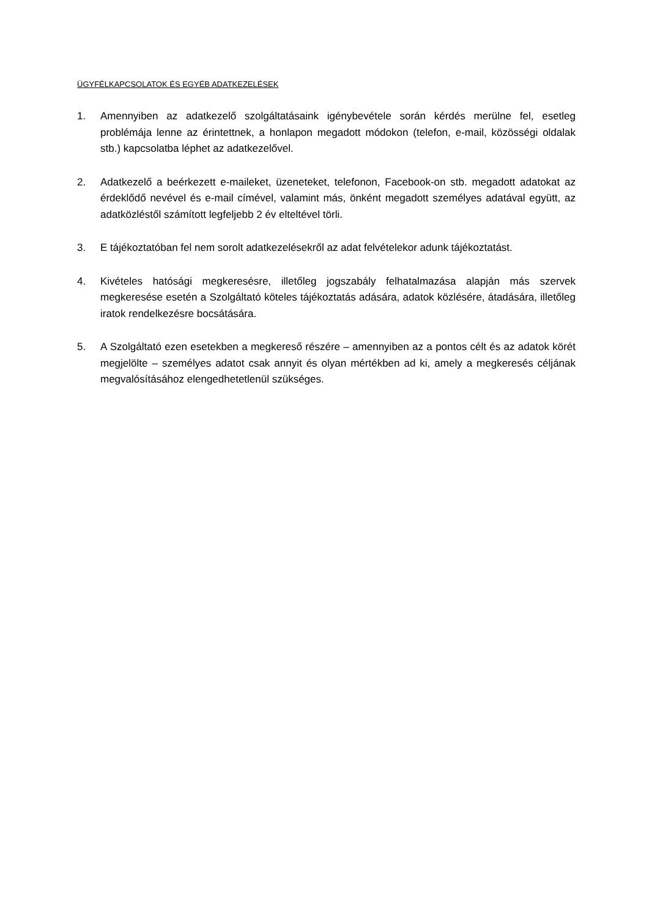ÜGYFÉLKAPCSOLATOK ÉS EGYÉB ADATKEZELÉSEK
1. Amennyiben az adatkezelő szolgáltatásaink igénybevétele során kérdés merülne fel, esetleg problémája lenne az érintettnek, a honlapon megadott módokon (telefon, e-mail, közösségi oldalak stb.) kapcsolatba léphet az adatkezelővel.
2. Adatkezelő a beérkezett e-maileket, üzeneteket, telefonon, Facebook-on stb. megadott adatokat az érdeklődő nevével és e-mail címével, valamint más, önként megadott személyes adatával együtt, az adatközléstől számított legfeljebb 2 év elteltével törli.
3. E tájékoztatóban fel nem sorolt adatkezelésekről az adat felvételekor adunk tájékoztatást.
4. Kivételes hatósági megkeresésre, illetőleg jogszabály felhatalmazása alapján más szervek megkeresése esetén a Szolgáltató köteles tájékoztatás adására, adatok közlésére, átadására, illetőleg iratok rendelkezésre bocsátására.
5. A Szolgáltató ezen esetekben a megkereső részére – amennyiben az a pontos célt és az adatok körét megjelölte – személyes adatot csak annyit és olyan mértékben ad ki, amely a megkeresés céljának megvalósításához elengedhetetlenül szükséges.